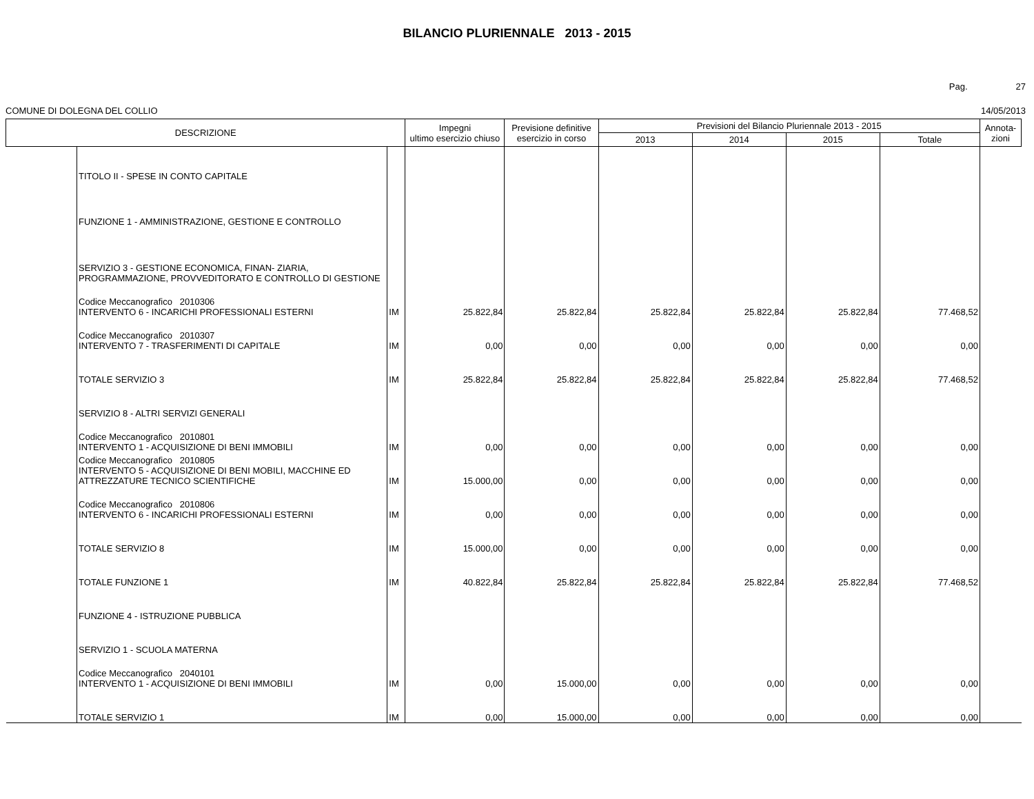BILANCIO PLURIENNALE 2013 - 2015
Pag. 27
COMUNE DI DOLEGNA DEL COLLIO 14/05/2013
| DESCRIZIONE | | | Impegni ultimo esercizio chiuso | Previsione definitive esercizio in corso | Previsioni del Bilancio Pluriennale 2013 - 2015 | | | | Annota- zioni |
| --- | --- | --- | --- | --- | --- | --- | --- | --- | --- |
| | | | | | 2013 | 2014 | 2015 | Totale | |
| | TITOLO II - SPESE IN CONTO CAPITALE | | | | | | | | |
| | FUNZIONE 1 - AMMINISTRAZIONE, GESTIONE E CONTROLLO | | | | | | | | |
| | SERVIZIO 3 - GESTIONE ECONOMICA, FINAN- ZIARIA, PROGRAMMAZIONE, PROVVEDITORATO E CONTROLLO DI GESTIONE | | | | | | | | |
| | Codice Meccanografico 2010306 INTERVENTO 6 - INCARICHI PROFESSIONALI ESTERNI | IM | 25.822,84 | 25.822,84 | 25.822,84 | 25.822,84 | 25.822,84 | 77.468,52 | |
| | Codice Meccanografico 2010307 INTERVENTO 7 - TRASFERIMENTI DI CAPITALE | IM | 0,00 | 0,00 | 0,00 | 0,00 | 0,00 | 0,00 | |
| | TOTALE SERVIZIO 3 | IM | 25.822,84 | 25.822,84 | 25.822,84 | 25.822,84 | 25.822,84 | 77.468,52 | |
| | SERVIZIO 8 - ALTRI SERVIZI GENERALI | | | | | | | | |
| | Codice Meccanografico 2010801 INTERVENTO 1 - ACQUISIZIONE DI BENI IMMOBILI | IM | 0,00 | 0,00 | 0,00 | 0,00 | 0,00 | 0,00 | |
| | Codice Meccanografico 2010805 INTERVENTO 5 - ACQUISIZIONE DI BENI MOBILI, MACCHINE ED ATTREZZATURE TECNICO SCIENTIFICHE | IM | 15.000,00 | 0,00 | 0,00 | 0,00 | 0,00 | 0,00 | |
| | Codice Meccanografico 2010806 INTERVENTO 6 - INCARICHI PROFESSIONALI ESTERNI | IM | 0,00 | 0,00 | 0,00 | 0,00 | 0,00 | 0,00 | |
| | TOTALE SERVIZIO 8 | IM | 15.000,00 | 0,00 | 0,00 | 0,00 | 0,00 | 0,00 | |
| | TOTALE FUNZIONE 1 | IM | 40.822,84 | 25.822,84 | 25.822,84 | 25.822,84 | 25.822,84 | 77.468,52 | |
| | FUNZIONE 4 - ISTRUZIONE PUBBLICA | | | | | | | | |
| | SERVIZIO 1 - SCUOLA MATERNA | | | | | | | | |
| | Codice Meccanografico 2040101 INTERVENTO 1 - ACQUISIZIONE DI BENI IMMOBILI | IM | 0,00 | 15.000,00 | 0,00 | 0,00 | 0,00 | 0,00 | |
| | TOTALE SERVIZIO 1 | IM | 0,00 | 15.000,00 | 0,00 | 0,00 | 0,00 | 0,00 | |